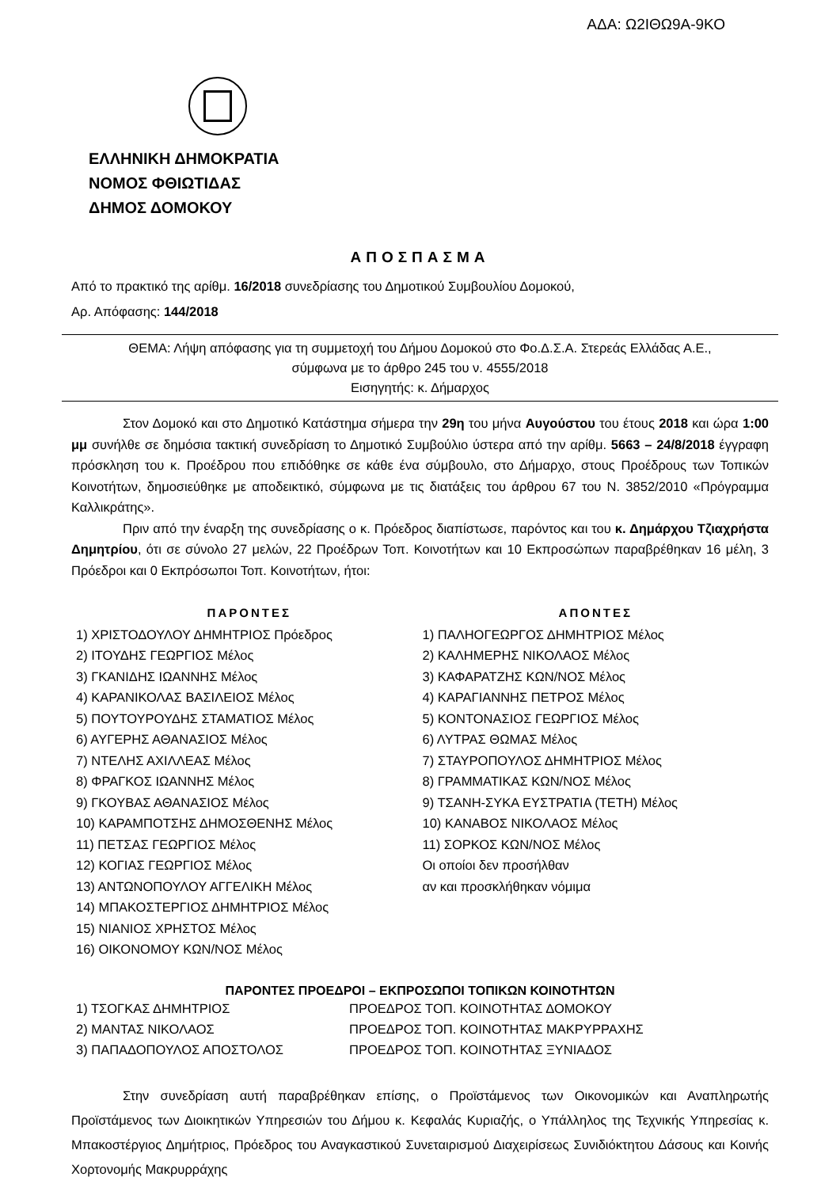ΑΔΑ: Ω2ΙΘΩ9Α-9ΚΟ
ΕΛΛΗΝΙΚΗ ΔΗΜΟΚΡΑΤΙΑ
ΝΟΜΟΣ ΦΘΙΩΤΙΔΑΣ
ΔΗΜΟΣ ΔΟΜΟΚΟΥ
ΑΠΟΣΠΑΣΜΑ
Από το πρακτικό της αρίθμ. 16/2018 συνεδρίασης του Δημοτικού Συμβουλίου Δομοκού,
Αρ. Απόφασης: 144/2018
ΘΕΜΑ: Λήψη απόφασης για τη συμμετοχή του Δήμου Δομοκού στο Φο.Δ.Σ.Α. Στερεάς Ελλάδας Α.Ε.,
σύμφωνα με το άρθρο 245 του ν. 4555/2018
Εισηγητής: κ. Δήμαρχος
Στον Δομοκό και στο Δημοτικό Κατάστημα σήμερα την 29η του μήνα Αυγούστου του έτους 2018 και ώρα 1:00 μμ συνήλθε σε δημόσια τακτική συνεδρίαση το Δημοτικό Συμβούλιο ύστερα από την αρίθμ. 5663 – 24/8/2018 έγγραφη πρόσκληση του κ. Προέδρου που επιδόθηκε σε κάθε ένα σύμβουλο, στο Δήμαρχο, στους Προέδρους των Τοπικών Κοινοτήτων, δημοσιεύθηκε με αποδεικτικό, σύμφωνα με τις διατάξεις του άρθρου 67 του Ν. 3852/2010 «Πρόγραμμα Καλλικράτης».
Πριν από την έναρξη της συνεδρίασης ο κ. Πρόεδρος διαπίστωσε, παρόντος και του κ. Δημάρχου Τζιαχρήστα Δημητρίου, ότι σε σύνολο 27 μελών, 22 Προέδρων Τοπ. Κοινοτήτων και 10 Εκπροσώπων παραβρέθηκαν 16 μέλη, 3 Πρόεδροι και 0 Εκπρόσωποι Τοπ. Κοινοτήτων, ήτοι:
ΠΑΡΟΝΤΕΣ
1) ΧΡΙΣΤΟΔΟΥΛΟΥ ΔΗΜΗΤΡΙΟΣ Πρόεδρος
2) ΙΤΟΥΔΗΣ ΓΕΩΡΓΙΟΣ Μέλος
3) ΓΚΑΝΙΔΗΣ ΙΩΑΝΝΗΣ Μέλος
4) ΚΑΡΑΝΙΚΟΛΑΣ ΒΑΣΙΛΕΙΟΣ Μέλος
5) ΠΟΥΤΟΥΡΟΥΔΗΣ ΣΤΑΜΑΤΙΟΣ Μέλος
6) ΑΥΓΕΡΗΣ ΑΘΑΝΑΣΙΟΣ Μέλος
7) ΝΤΕΛΗΣ ΑΧΙΛΛΕΑΣ Μέλος
8) ΦΡΑΓΚΟΣ ΙΩΑΝΝΗΣ Μέλος
9) ΓΚΟΥΒΑΣ ΑΘΑΝΑΣΙΟΣ Μέλος
10) ΚΑΡΑΜΠΟΤΣΗΣ ΔΗΜΟΣΘΕΝΗΣ Μέλος
11) ΠΕΤΣΑΣ ΓΕΩΡΓΙΟΣ Μέλος
12) ΚΟΓΙΑΣ ΓΕΩΡΓΙΟΣ Μέλος
13) ΑΝΤΩΝΟΠΟΥΛΟΥ ΑΓΓΕΛΙΚΗ Μέλος
14) ΜΠΑΚΟΣΤΕΡΓΙΟΣ ΔΗΜΗΤΡΙΟΣ Μέλος
15) ΝΙΑΝΙΟΣ ΧΡΗΣΤΟΣ Μέλος
16) ΟΙΚΟΝΟΜΟΥ ΚΩΝ/ΝΟΣ Μέλος
ΑΠΟΝΤΕΣ
1) ΠΑΛΗΟΓΕΩΡΓΟΣ ΔΗΜΗΤΡΙΟΣ Μέλος
2) ΚΑΛΗΜΕΡΗΣ ΝΙΚΟΛΑΟΣ Μέλος
3) ΚΑΦΑΡΑΤΖΗΣ ΚΩΝ/ΝΟΣ Μέλος
4) ΚΑΡΑΓΙΑΝΝΗΣ ΠΕΤΡΟΣ Μέλος
5) ΚΟΝΤΟΝΑΣΙΟΣ ΓΕΩΡΓΙΟΣ Μέλος
6) ΛΥΤΡΑΣ ΘΩΜΑΣ Μέλος
7) ΣΤΑΥΡΟΠΟΥΛΟΣ ΔΗΜΗΤΡΙΟΣ Μέλος
8) ΓΡΑΜΜΑΤΙΚΑΣ ΚΩΝ/ΝΟΣ Μέλος
9) ΤΣΑΝΗ-ΣΥΚΑ ΕΥΣΤΡΑΤΙΑ (ΤΕΤΗ) Μέλος
10) ΚΑΝΑΒΟΣ ΝΙΚΟΛΑΟΣ Μέλος
11) ΣΟΡΚΟΣ ΚΩΝ/ΝΟΣ Μέλος
Οι οποίοι δεν προσήλθαν
αν και προσκλήθηκαν νόμιμα
ΠΑΡΟΝΤΕΣ ΠΡΟΕΔΡΟΙ – ΕΚΠΡΟΣΩΠΟΙ ΤΟΠΙΚΩΝ ΚΟΙΝΟΤΗΤΩΝ
1) ΤΣΟΓΚΑΣ ΔΗΜΗΤΡΙΟΣ ΠΡΟΕΔΡΟΣ ΤΟΠ. ΚΟΙΝΟΤΗΤΑΣ ΔΟΜΟΚΟΥ
2) ΜΑΝΤΑΣ ΝΙΚΟΛΑΟΣ ΠΡΟΕΔΡΟΣ ΤΟΠ. ΚΟΙΝΟΤΗΤΑΣ ΜΑΚΡΥΡΡΑΧΗΣ
3) ΠΑΠΑΔΟΠΟΥΛΟΣ ΑΠΟΣΤΟΛΟΣ ΠΡΟΕΔΡΟΣ ΤΟΠ. ΚΟΙΝΟΤΗΤΑΣ ΞΥΝΙΑΔΟΣ
Στην συνεδρίαση αυτή παραβρέθηκαν επίσης, ο Προϊστάμενος των Οικονομικών και Αναπληρωτής Προϊστάμενος των Διοικητικών Υπηρεσιών του Δήμου κ. Κεφαλάς Κυριαζής, ο Υπάλληλος της Τεχνικής Υπηρεσίας κ. Μπακοστέργιος Δημήτριος, Πρόεδρος του Αναγκαστικού Συνεταιρισμού Διαχειρίσεως Συνιδιόκτητου Δάσους και Κοινής Χορτονομής Μακρυρράχης